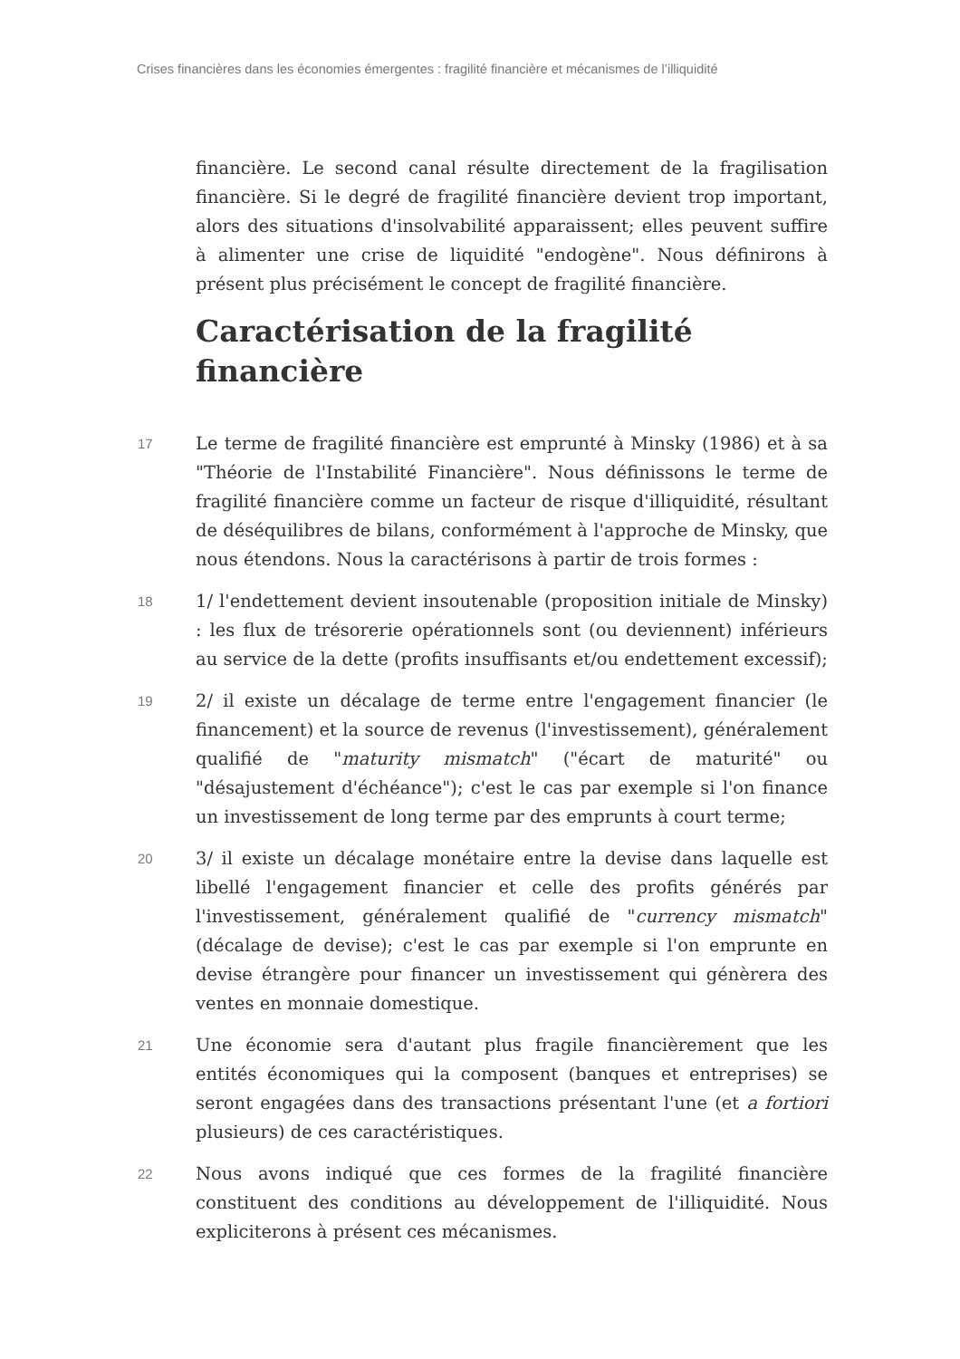Crises financières dans les économies émergentes : fragilité financière et mécanismes de l’illiquidité
financière. Le second canal résulte directement de la fragilisation financière. Si le degré de fragilité financière devient trop important, alors des situations d'insolvabilité apparaissent; elles peuvent suffire à alimenter une crise de liquidité "endogène". Nous définirons à présent plus précisément le concept de fragilité financière.
Caractérisation de la fragilité financière
17 Le terme de fragilité financière est emprunté à Minsky (1986) et à sa "Théorie de l'Instabilité Financière". Nous définissons le terme de fragilité financière comme un facteur de risque d'illiquidité, résultant de déséquilibres de bilans, conformément à l'approche de Minsky, que nous étendons. Nous la caractérisons à partir de trois formes :
18 1/ l'endettement devient insoutenable (proposition initiale de Minsky) : les flux de trésorerie opérationnels sont (ou deviennent) inférieurs au service de la dette (profits insuffisants et/ou endettement excessif);
19 2/ il existe un décalage de terme entre l'engagement financier (le financement) et la source de revenus (l'investissement), généralement qualifié de "maturity mismatch" ("écart de maturité" ou "désajustement d'échéance"); c'est le cas par exemple si l'on finance un investissement de long terme par des emprunts à court terme;
20 3/ il existe un décalage monétaire entre la devise dans laquelle est libellé l'engagement financier et celle des profits générés par l'investissement, généralement qualifié de "currency mismatch" (décalage de devise); c'est le cas par exemple si l'on emprunte en devise étrangère pour financer un investissement qui génèrera des ventes en monnaie domestique.
21 Une économie sera d'autant plus fragile financièrement que les entités économiques qui la composent (banques et entreprises) se seront engagées dans des transactions présentant l'une (et a fortiori plusieurs) de ces caractéristiques.
22 Nous avons indiqué que ces formes de la fragilité financière constituent des conditions au développement de l'illiquidité. Nous expliciterons à présent ces mécanismes.